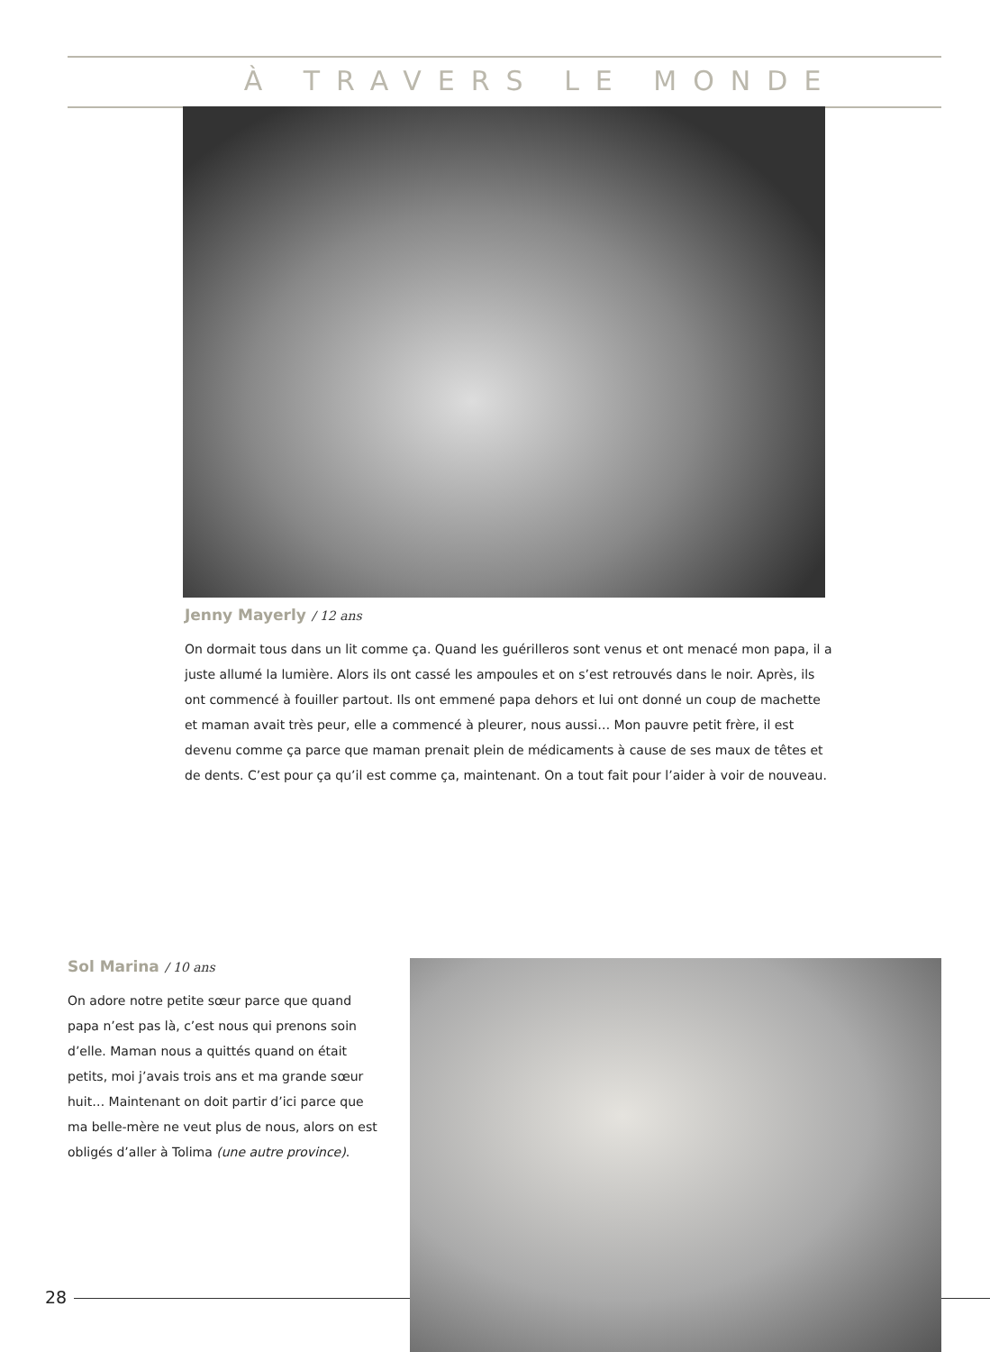À TRAVERS LE MONDE
Jenny Mayerly / 12 ans
On dormait tous dans un lit comme ça. Quand les guérilleros sont venus et ont menacé mon papa, il a juste allumé la lumière. Alors ils ont cassé les ampoules et on s’est retrouvés dans le noir. Après, ils ont commencé à fouiller partout. Ils ont emmené papa dehors et lui ont donné un coup de machette et maman avait très peur, elle a commencé à pleurer, nous aussi… Mon pauvre petit frère, il est devenu comme ça parce que maman prenait plein de médicaments à cause de ses maux de têtes et de dents. C’est pour ça qu’il est comme ça, maintenant. On a tout fait pour l’aider à voir de nouveau.
Sol Marina / 10 ans
On adore notre petite sœur parce que quand papa n’est pas là, c’est nous qui prenons soin d’elle. Maman nous a quittés quand on était petits, moi j’avais trois ans et ma grande sœur huit… Maintenant on doit partir d’ici parce que ma belle-mère ne veut plus de nous, alors on est obligés d’aller à Tolima (une autre province).
28